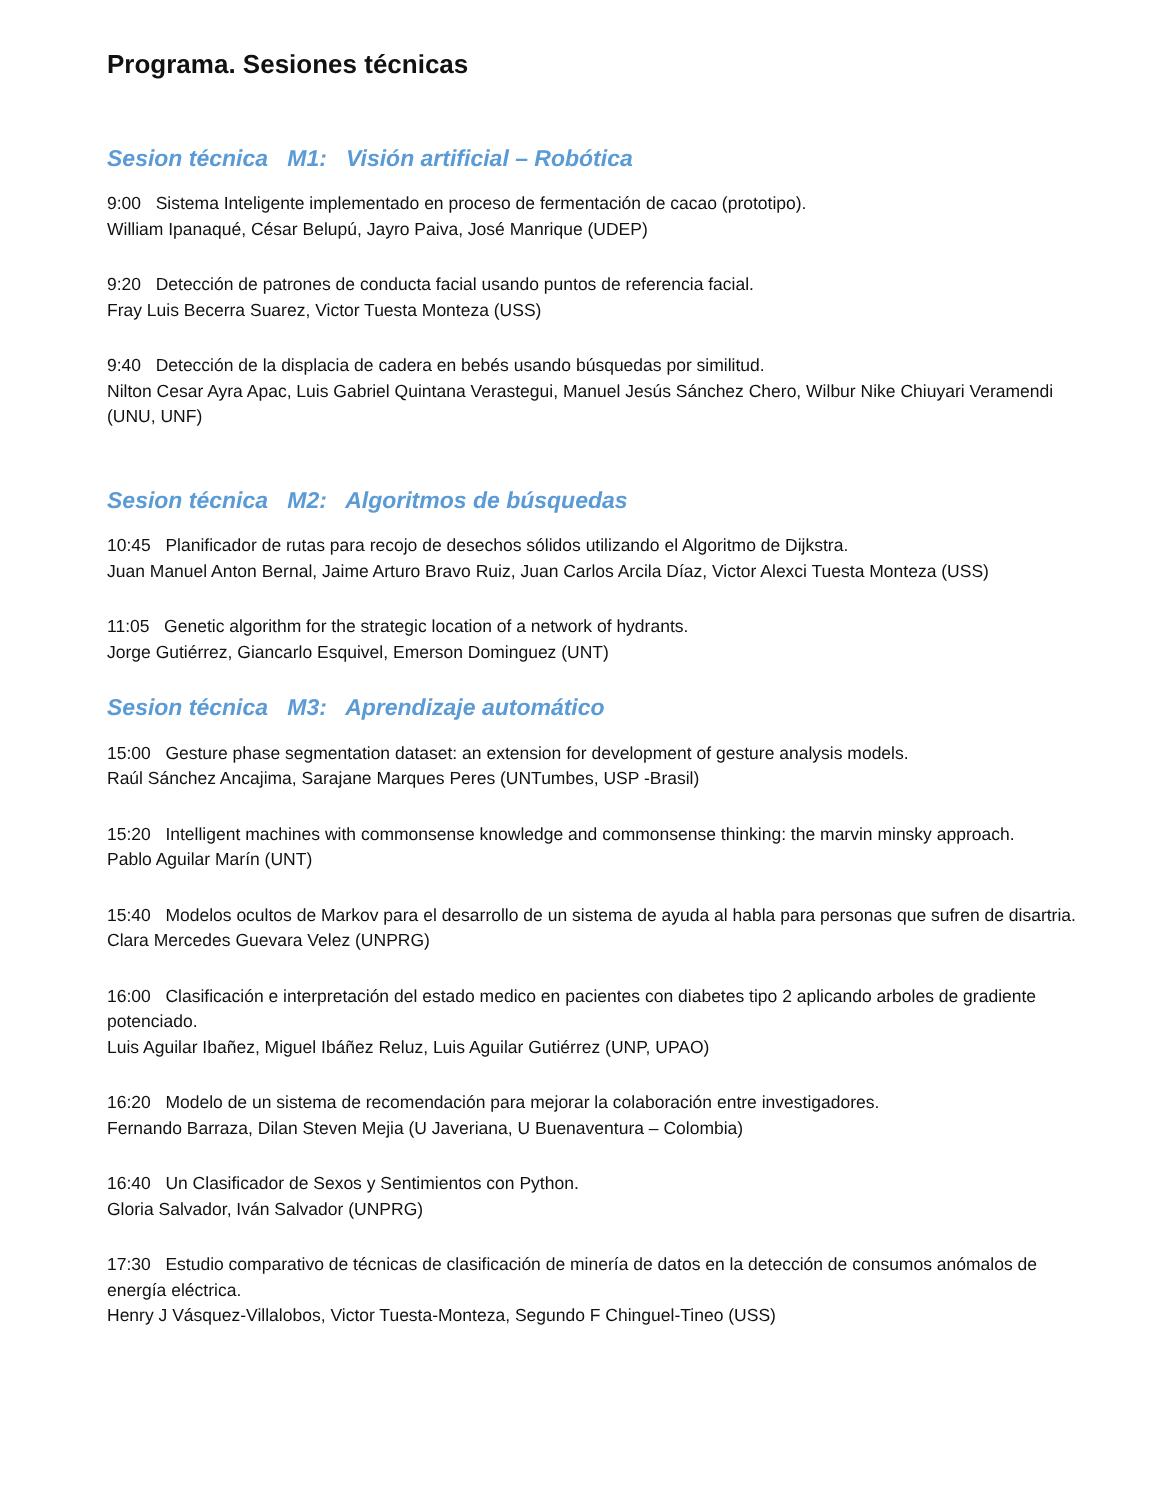Programa. Sesiones técnicas
Sesion técnica M1: Visión artificial – Robótica
9:00 Sistema Inteligente implementado en proceso de fermentación de cacao (prototipo).
William Ipanaqué, César Belupú, Jayro Paiva, José Manrique (UDEP)
9:20 Detección de patrones de conducta facial usando puntos de referencia facial.
Fray Luis Becerra Suarez, Victor Tuesta Monteza (USS)
9:40 Detección de la displacia de cadera en bebés usando búsquedas por similitud.
Nilton Cesar Ayra Apac, Luis Gabriel Quintana Verastegui, Manuel Jesús Sánchez Chero, Wilbur Nike Chiuyari Veramendi (UNU, UNF)
Sesion técnica M2: Algoritmos de búsquedas
10:45 Planificador de rutas para recojo de desechos sólidos utilizando el Algoritmo de Dijkstra.
Juan Manuel Anton Bernal, Jaime Arturo Bravo Ruiz, Juan Carlos Arcila Díaz, Victor Alexci Tuesta Monteza (USS)
11:05 Genetic algorithm for the strategic location of a network of hydrants.
Jorge Gutiérrez, Giancarlo Esquivel, Emerson Dominguez (UNT)
Sesion técnica M3: Aprendizaje automático
15:00 Gesture phase segmentation dataset: an extension for development of gesture analysis models.
Raúl Sánchez Ancajima, Sarajane Marques Peres (UNTumbes, USP -Brasil)
15:20 Intelligent machines with commonsense knowledge and commonsense thinking: the marvin minsky approach.
Pablo Aguilar Marín (UNT)
15:40 Modelos ocultos de Markov para el desarrollo de un sistema de ayuda al habla para personas que sufren de disartria.
Clara Mercedes Guevara Velez (UNPRG)
16:00 Clasificación e interpretación del estado medico en pacientes con diabetes tipo 2 aplicando arboles de gradiente potenciado.
Luis Aguilar Ibañez, Miguel Ibáñez Reluz, Luis Aguilar Gutiérrez (UNP, UPAO)
16:20 Modelo de un sistema de recomendación para mejorar la colaboración entre investigadores.
Fernando Barraza, Dilan Steven Mejia (U Javeriana, U Buenaventura – Colombia)
16:40 Un Clasificador de Sexos y Sentimientos con Python.
Gloria Salvador, Iván Salvador (UNPRG)
17:30 Estudio comparativo de técnicas de clasificación de minería de datos en la detección de consumos anómalos de energía eléctrica.
Henry J Vásquez-Villalobos, Victor Tuesta-Monteza, Segundo F Chinguel-Tineo (USS)